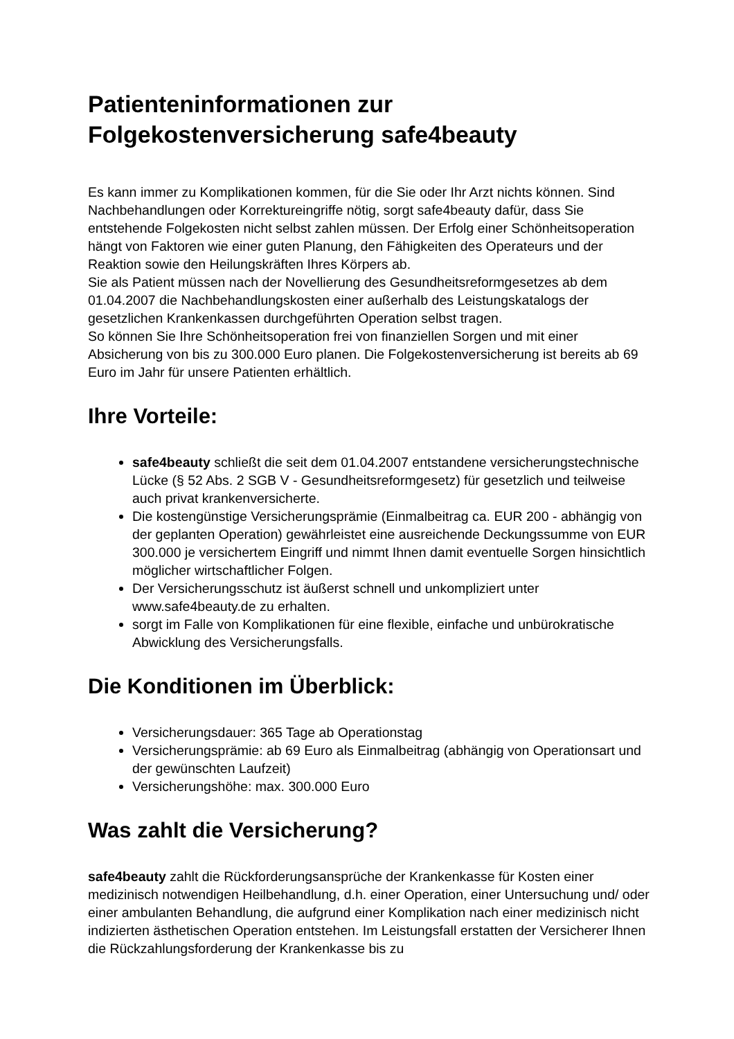Patienteninformationen zur
Folgekostenversicherung safe4beauty
Es kann immer zu Komplikationen kommen, für die Sie oder Ihr Arzt nichts können. Sind Nachbehandlungen oder Korrektureingriffe nötig, sorgt safe4beauty dafür, dass Sie entstehende Folgekosten nicht selbst zahlen müssen. Der Erfolg einer Schönheitsoperation hängt von Faktoren wie einer guten Planung, den Fähigkeiten des Operateurs und der Reaktion sowie den Heilungskräften Ihres Körpers ab.
Sie als Patient müssen nach der Novellierung des Gesundheitsreformgesetzes ab dem 01.04.2007 die Nachbehandlungskosten einer außerhalb des Leistungskatalogs der gesetzlichen Krankenkassen durchgeführten Operation selbst tragen.
So können Sie Ihre Schönheitsoperation frei von finanziellen Sorgen und mit einer Absicherung von bis zu 300.000 Euro planen. Die Folgekostenversicherung ist bereits ab 69 Euro im Jahr für unsere Patienten erhältlich.
Ihre Vorteile:
safe4beauty schließt die seit dem 01.04.2007 entstandene versicherungstechnische Lücke (§ 52 Abs. 2 SGB V - Gesundheitsreformgesetz) für gesetzlich und teilweise auch privat krankenversicherte.
Die kostengünstige Versicherungsprämie (Einmalbeitrag ca. EUR 200 - abhängig von der geplanten Operation) gewährleistet eine ausreichende Deckungssumme von EUR 300.000 je versichertem Eingriff und nimmt Ihnen damit eventuelle Sorgen hinsichtlich möglicher wirtschaftlicher Folgen.
Der Versicherungsschutz ist äußerst schnell und unkompliziert unter www.safe4beauty.de zu erhalten.
sorgt im Falle von Komplikationen für eine flexible, einfache und unbürokratische Abwicklung des Versicherungsfalls.
Die Konditionen im Überblick:
Versicherungsdauer: 365 Tage ab Operationstag
Versicherungsprämie: ab 69 Euro als Einmalbeitrag (abhängig von Operationsart und der gewünschten Laufzeit)
Versicherungshöhe: max. 300.000 Euro
Was zahlt die Versicherung?
safe4beauty zahlt die Rückforderungsansprüche der Krankenkasse für Kosten einer medizinisch notwendigen Heilbehandlung, d.h. einer Operation, einer Untersuchung und/ oder einer ambulanten Behandlung, die aufgrund einer Komplikation nach einer medizinisch nicht indizierten ästhetischen Operation entstehen. Im Leistungsfall erstatten der Versicherer Ihnen die Rückzahlungsforderung der Krankenkasse bis zu